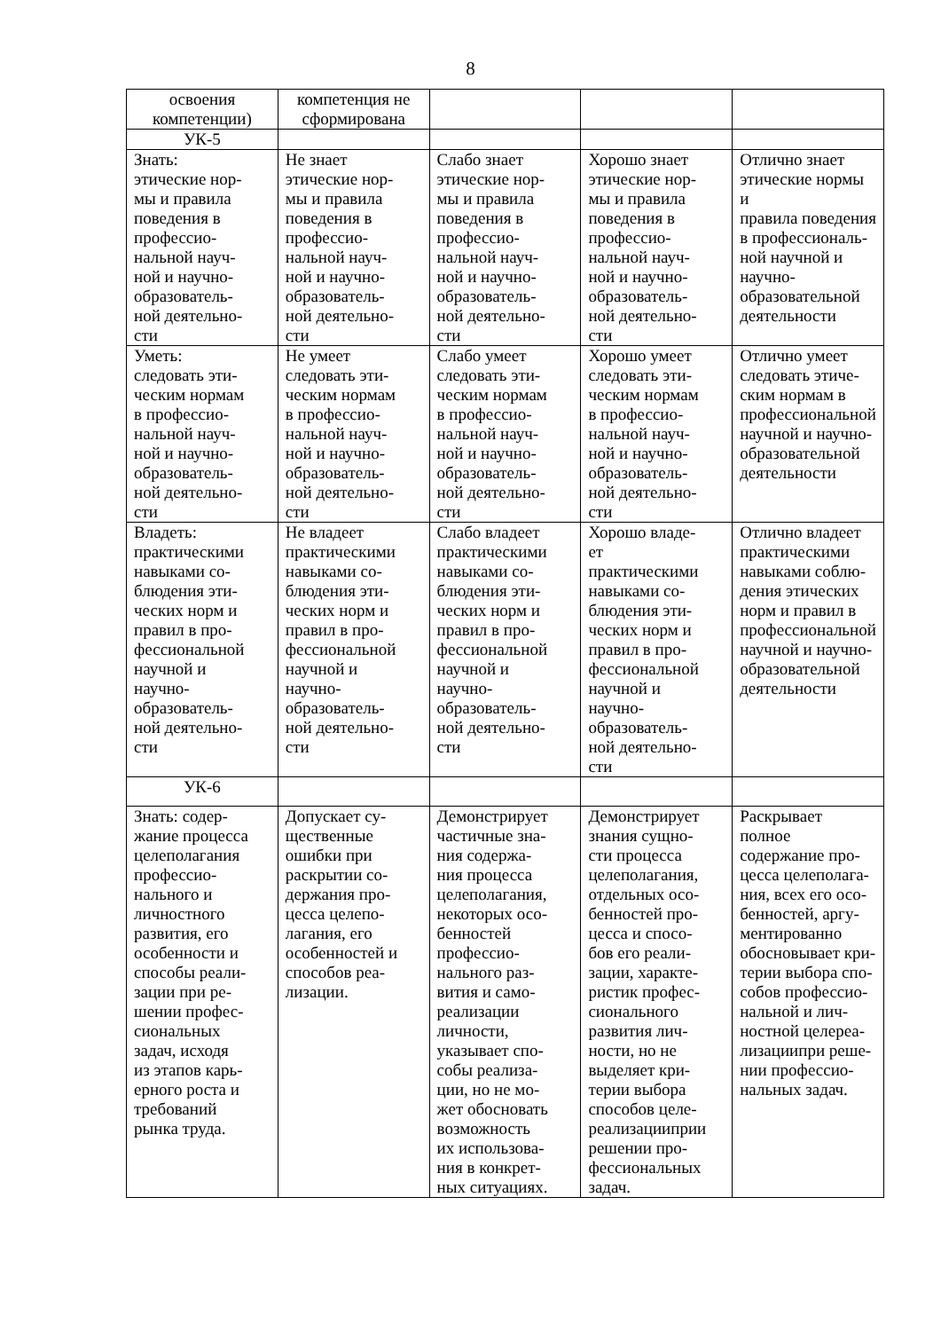8
| освоения компетенции) | компетенция не сформирована | | | |
| УК-5 | | | | |
| Знать: этические нор- мы и правила поведения в профессио- нальной науч- ной и научно- образователь- ной деятельно- сти | Не знает этические нор- мы и правила поведения в профессио- нальной науч- ной и научно- образователь- ной деятельно- сти | Слабо знает этические нор- мы и правила поведения в профессио- нальной науч- ной и научно- образователь- ной деятельно- сти | Хорошо знает этические нор- мы и правила поведения в профессио- нальной науч- ной и научно- образователь- ной деятельно- сти | Отлично знает этические нормы и правила поведения в профессиональ- ной научной и научно- образовательной деятельности |
| Уметь: следовать эти- ческим нормам в профессио- нальной науч- ной и научно- образователь- ной деятельно- сти | Не умеет следовать эти- ческим нормам в профессио- нальной науч- ной и научно- образователь- ной деятельно- сти | Слабо умеет следовать эти- ческим нормам в профессио- нальной науч- ной и научно- образователь- ной деятельно- сти | Хорошо умеет следовать эти- ческим нормам в профессио- нальной науч- ной и научно- образователь- ной деятельно- сти | Отлично умеет следовать этиче- ским нормам в профессиональной научной и научно- образовательной деятельности |
| Владеть: практическими навыками со- блюдения эти- ческих норм и правил в про- фессиональной научной и научно- образователь- ной деятельно- сти | Не владеет практическими навыками со- блюдения эти- ческих норм и правил в про- фессиональной научной и научно- образователь- ной деятельно- сти | Слабо владеет практическими навыками со- блюдения эти- ческих норм и правил в про- фессиональной научной и научно- образователь- ной деятельно- сти | Хорошо владе- ет практическими навыками со- блюдения эти- ческих норм и правил в про- фессиональной научной и научно- образователь- ной деятельно- сти | Отлично владеет практическими навыками соблю- дения этических норм и правил в профессиональной научной и научно- образовательной деятельности |
| УК-6 | | | | |
| Знать: содер- жание процесса целеполагания профессио- нального и личностного развития, его особенности и способы реали- зации при ре- шении профес- сиональных задач, исходя из этапов карь- ерного роста и требований рынка труда. | Допускает су- щественные ошибки при раскрытии со- держания про- цесса целепо- лагания, его особенностей и способов реа- лизации. | Демонстрирует частичные зна- ния содержа- ния процесса целеполагания, некоторых осо- бенностей профессио- нального раз- вития и само- реализации личности, указывает спо- собы реализа- ции, но не мо- жет обосновать возможность их использова- ния в конкрет- ных ситуациях. | Демонстрирует знания сущно- сти процесса целеполагания, отдельных осо- бенностей про- цесса и спосо- бов его реали- зации, характе- ристик профес- сионального развития лич- ности, но не выделяет кри- терии выбора способов целе- реализацииприи решении про- фессиональных задач. | Раскрывает полное содержание про- цесса целеполага- ния, всех его осо- бенностей, аргу- ментированно обосновывает кри- терии выбора спо- собов профессио- нальной и лич- ностной целереа- лизациипри реше- нии профессио- нальных задач. |